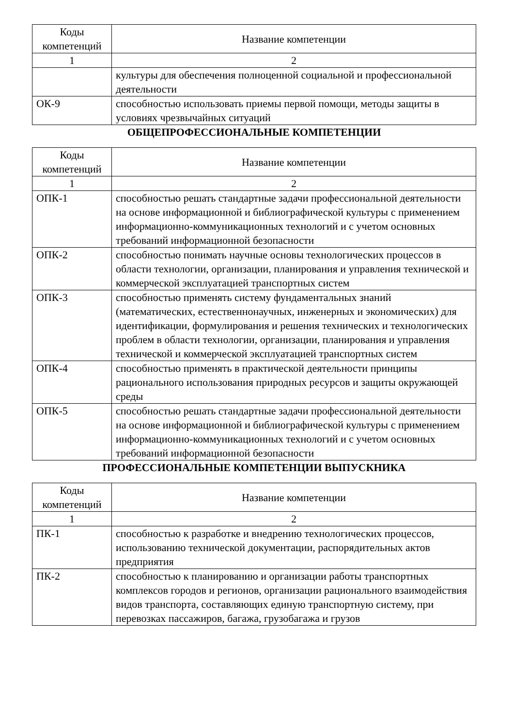| Коды компетенций | Название компетенции |
| --- | --- |
| 1 | 2 |
| | культуры для обеспечения полноценной социальной и профессиональной деятельности |
| ОК-9 | способностью использовать приемы первой помощи, методы защиты в условиях чрезвычайных ситуаций |
ОБЩЕПРОФЕССИОНАЛЬНЫЕ КОМПЕТЕНЦИИ
| Коды компетенций | Название компетенции |
| --- | --- |
| 1 | 2 |
| ОПК-1 | способностью решать стандартные задачи профессиональной деятельности на основе информационной и библиографической культуры с применением информационно-коммуникационных технологий и с учетом основных требований информационной безопасности |
| ОПК-2 | способностью понимать научные основы технологических процессов в области технологии, организации, планирования и управления технической и коммерческой эксплуатацией транспортных систем |
| ОПК-3 | способностью применять систему фундаментальных знаний (математических, естественнонаучных, инженерных и экономических) для идентификации, формулирования и решения технических и технологических проблем в области технологии, организации, планирования и управления технической и коммерческой эксплуатацией транспортных систем |
| ОПК-4 | способностью применять в практической деятельности принципы рационального использования природных ресурсов и защиты окружающей среды |
| ОПК-5 | способностью решать стандартные задачи профессиональной деятельности на основе информационной и библиографической культуры с применением информационно-коммуникационных технологий и с учетом основных требований информационной безопасности |
ПРОФЕССИОНАЛЬНЫЕ КОМПЕТЕНЦИИ ВЫПУСКНИКА
| Коды компетенций | Название компетенции |
| --- | --- |
| 1 | 2 |
| ПК-1 | способностью к разработке и внедрению технологических процессов, использованию технической документации, распорядительных актов предприятия |
| ПК-2 | способностью к планированию и организации работы транспортных комплексов городов и регионов, организации рационального взаимодействия видов транспорта, составляющих единую транспортную систему, при перевозках пассажиров, багажа, грузобагажа и грузов |